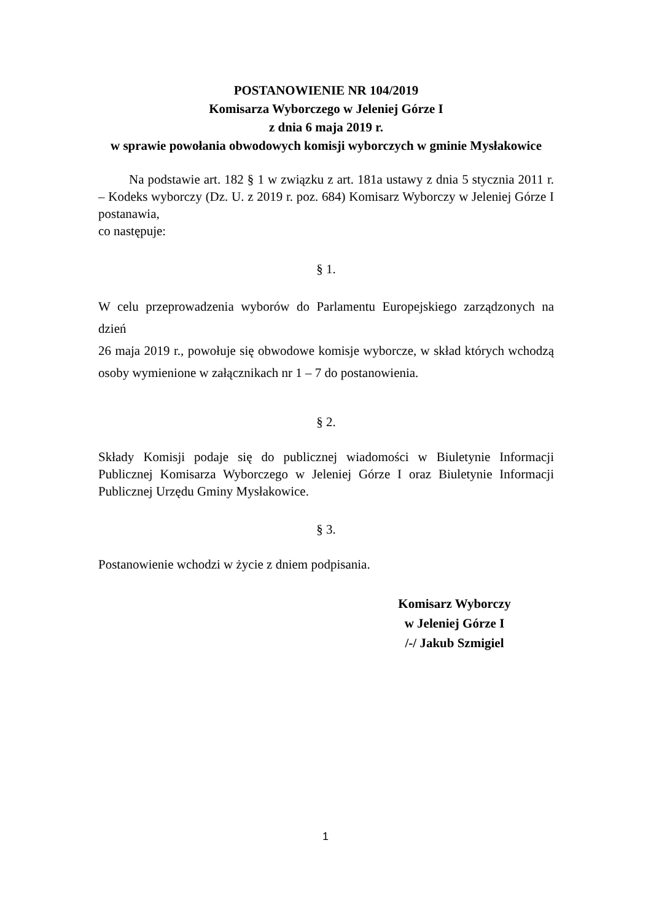POSTANOWIENIE NR 104/2019
Komisarza Wyborczego w Jeleniej Górze I
z dnia 6 maja 2019 r.
w sprawie powołania obwodowych komisji wyborczych w gminie Mysłakowice
Na podstawie art. 182 § 1 w związku z art. 181a ustawy z dnia 5 stycznia 2011 r. – Kodeks wyborczy (Dz. U. z 2019 r. poz. 684) Komisarz Wyborczy w Jeleniej Górze I postanawia,
co następuje:
§ 1.
W celu przeprowadzenia wyborów do Parlamentu Europejskiego zarządzonych na dzień
26 maja 2019 r., powołuje się obwodowe komisje wyborcze, w skład których wchodzą osoby wymienione w załącznikach nr 1 – 7 do postanowienia.
§ 2.
Składy Komisji podaje się do publicznej wiadomości w Biuletynie Informacji Publicznej Komisarza Wyborczego w Jeleniej Górze I oraz Biuletynie Informacji Publicznej Urzędu Gminy Mysłakowice.
§ 3.
Postanowienie wchodzi w życie z dniem podpisania.
Komisarz Wyborczy
w Jeleniej Górze I
/-/ Jakub Szmigiel
1